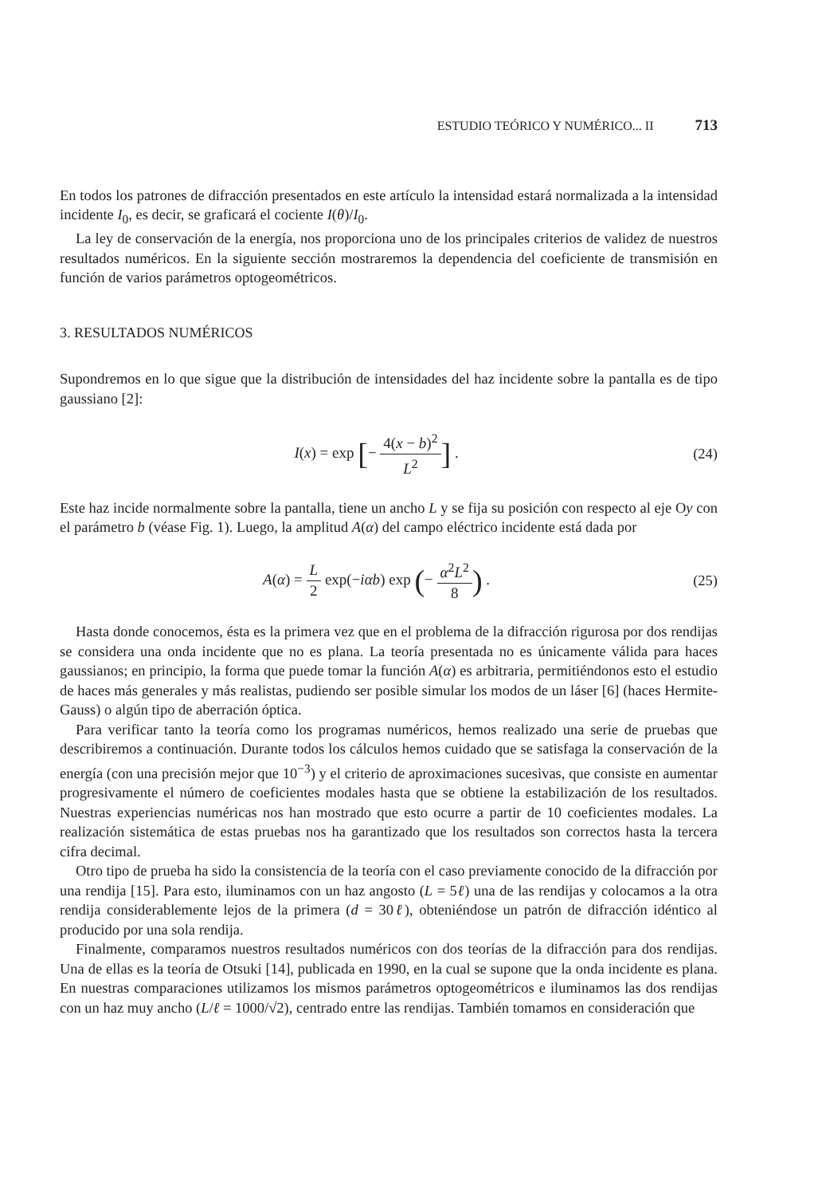ESTUDIO TEÓRICO Y NUMÉRICO... II 713
En todos los patrones de difracción presentados en este artículo la intensidad estará normalizada a la intensidad incidente I<sub>0</sub>, es decir, se graficará el cociente I(θ)/I<sub>0</sub>.
La ley de conservación de la energía, nos proporciona uno de los principales criterios de validez de nuestros resultados numéricos. En la siguiente sección mostraremos la dependencia del coeficiente de transmisión en función de varios parámetros optogeométricos.
3. RESULTADOS NUMÉRICOS
Supondremos en lo que sigue que la distribución de intensidades del haz incidente sobre la pantalla es de tipo gaussiano [2]:
I(x) = exp [− 4(x − b)<sup>2</sup> L<sup>2</sup>] . (24)
Este haz incide normalmente sobre la pantalla, tiene un ancho L y se fija su posición con respecto al eje Oy con el parámetro b (véase Fig. 1). Luego, la amplitud A(α) del campo eléctrico incidente está dada por
A(α) = L 2 exp(−iαb) exp (− α<sup>2</sup>L<sup>2</sup> 8) . (25)
Hasta donde conocemos, ésta es la primera vez que en el problema de la difracción rigurosa por dos rendijas se considera una onda incidente que no es plana. La teoría presentada no es únicamente válida para haces gaussianos; en principio, la forma que puede tomar la función A(α) es arbitraria, permitiéndonos esto el estudio de haces más generales y más realistas, pudiendo ser posible simular los modos de un láser [6] (haces Hermite-Gauss) o algún tipo de aberración óptica.
Para verificar tanto la teoría como los programas numéricos, hemos realizado una serie de pruebas que describiremos a continuación. Durante todos los cálculos hemos cuidado que se satisfaga la conservación de la energía (con una precisión mejor que 10<sup>−3</sup>) y el criterio de aproximaciones sucesivas, que consiste en aumentar progresivamente el número de coeficientes modales hasta que se obtiene la estabilización de los resultados. Nuestras experiencias numéricas nos han mostrado que esto ocurre a partir de 10 coeficientes modales. La realización sistemática de estas pruebas nos ha garantizado que los resultados son correctos hasta la tercera cifra decimal.
Otro tipo de prueba ha sido la consistencia de la teoría con el caso previamente conocido de la difracción por una rendija [15]. Para esto, iluminamos con un haz angosto (L = 5ℓ) una de las rendijas y colocamos a la otra rendija considerablemente lejos de la primera (d = 30ℓ), obteniéndose un patrón de difracción idéntico al producido por una sola rendija.
Finalmente, comparamos nuestros resultados numéricos con dos teorías de la difracción para dos rendijas. Una de ellas es la teoría de Otsuki [14], publicada en 1990, en la cual se supone que la onda incidente es plana. En nuestras comparaciones utilizamos los mismos parámetros optogeométricos e iluminamos las dos rendijas con un haz muy ancho (L/ℓ = 1000/√2), centrado entre las rendijas. También tomamos en consideración que